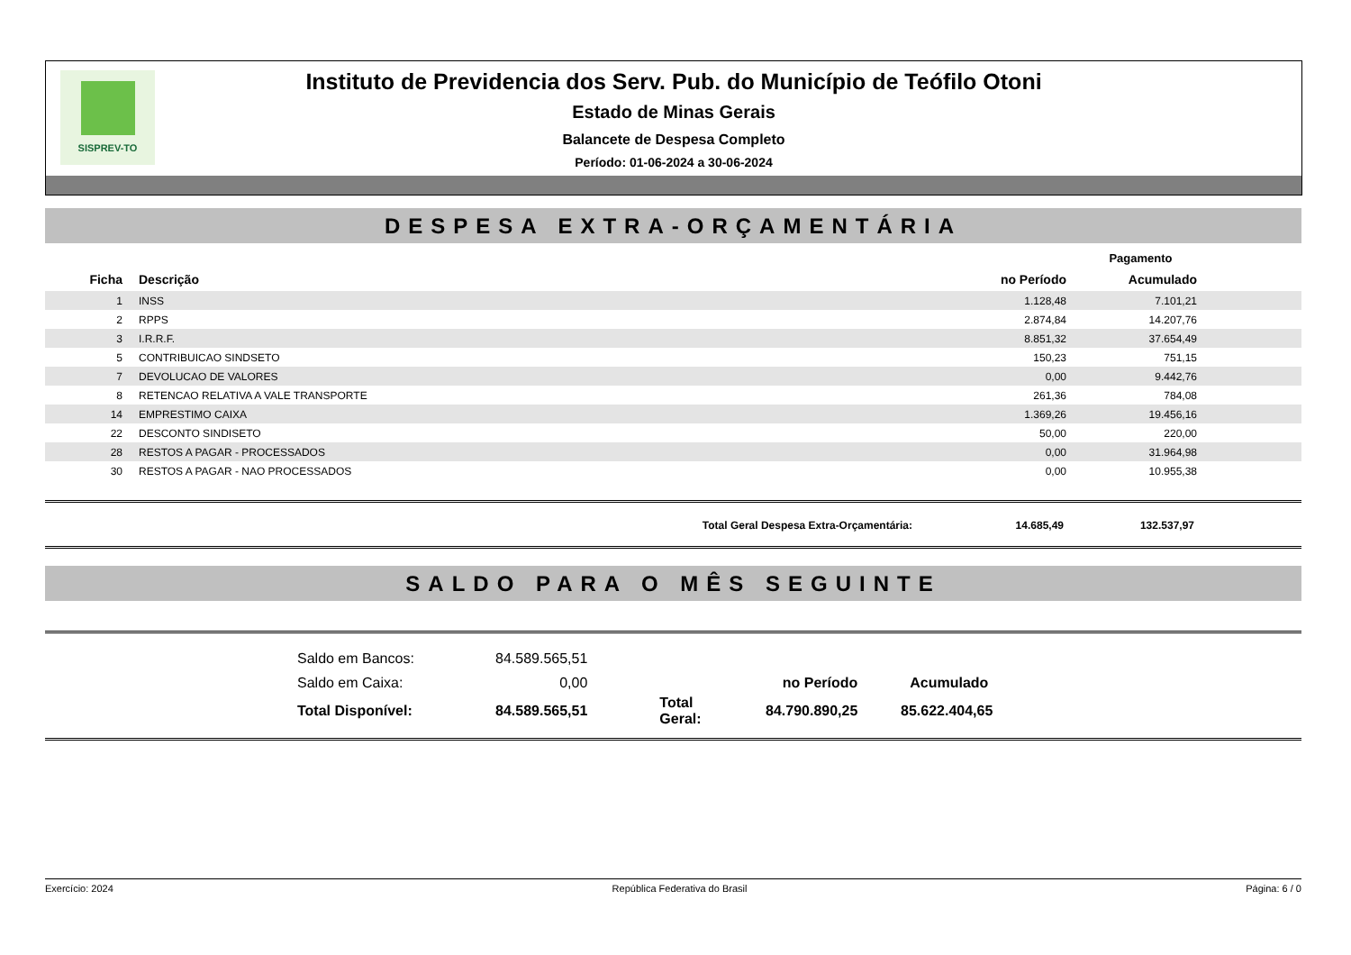SISPREV-TO
Instituto de Previdencia dos Serv. Pub. do Município de Teófilo Otoni
Estado de Minas Gerais
Balancete de Despesa Completo
Período: 01-06-2024 a 30-06-2024
DESPESA EXTRA-ORÇAMENTÁRIA
| | | Pagamento | | |
| --- | --- | --- | --- | --- |
| Ficha | Descrição | no Período | Acumulado | |
| 1 | INSS | 1.128,48 | 7.101,21 | |
| 2 | RPPS | 2.874,84 | 14.207,76 | |
| 3 | I.R.R.F. | 8.851,32 | 37.654,49 | |
| 5 | CONTRIBUICAO SINDSETO | 150,23 | 751,15 | |
| 7 | DEVOLUCAO DE VALORES | 0,00 | 9.442,76 | |
| 8 | RETENCAO RELATIVA A VALE TRANSPORTE | 261,36 | 784,08 | |
| 14 | EMPRESTIMO CAIXA | 1.369,26 | 19.456,16 | |
| 22 | DESCONTO SINDISETO | 50,00 | 220,00 | |
| 28 | RESTOS A PAGAR - PROCESSADOS | 0,00 | 31.964,98 | |
| 30 | RESTOS A PAGAR - NAO PROCESSADOS | 0,00 | 10.955,38 | |
Total Geral Despesa Extra-Orçamentária: 14.685,49 132.537,97
SALDO PARA O MÊS SEGUINTE
| Saldo em Bancos: | 84.589.565,51 | | | |
| Saldo em Caixa: | 0,00 | | no Período | Acumulado |
| Total Disponível: | 84.589.565,51 | Total Geral: | 84.790.890,25 | 85.622.404,65 |
Exercício: 2024 República Federativa do Brasil Página: 6 / 0